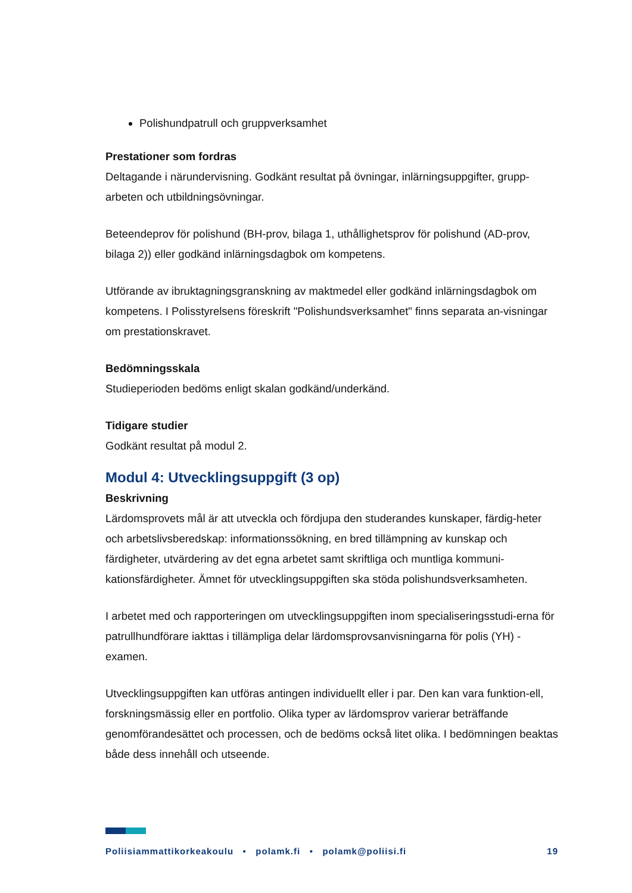Polishundpatrull och gruppverksamhet
Prestationer som fordras
Deltagande i närundervisning. Godkänt resultat på övningar, inlärningsuppgifter, grupp-arbeten och utbildningsövningar.
Beteendeprov för polishund (BH-prov, bilaga 1, uthållighetsprov för polishund (AD-prov, bilaga 2)) eller godkänd inlärningsdagbok om kompetens.
Utförande av ibruktagningsgranskning av maktmedel eller godkänd inlärningsdagbok om kompetens. I Polisstyrelsens föreskrift "Polishundsverksamhet" finns separata an-visningar om prestationskravet.
Bedömningsskala
Studieperioden bedöms enligt skalan godkänd/underkänd.
Tidigare studier
Godkänt resultat på modul 2.
Modul 4: Utvecklingsuppgift (3 op)
Beskrivning
Lärdomsprovets mål är att utveckla och fördjupa den studerandes kunskaper, färdig-heter och arbetslivsberedskap: informationssökning, en bred tillämpning av kunskap och färdigheter, utvärdering av det egna arbetet samt skriftliga och muntliga kommuni-kationsfärdigheter. Ämnet för utvecklingsuppgiften ska stöda polishundsverksamheten.
I arbetet med och rapporteringen om utvecklingsuppgiften inom specialiseringsstudi-erna för patrullhundförare iakttas i tillämpliga delar lärdomsprovsanvisningarna för polis (YH) -examen.
Utvecklingsuppgiften kan utföras antingen individuellt eller i par. Den kan vara funktion-ell, forskningsmässig eller en portfolio. Olika typer av lärdomsprov varierar beträffande genomförandesättet och processen, och de bedöms också litet olika. I bedömningen beaktas både dess innehåll och utseende.
Poliisiammattikorkeakoulu • polamk.fi • polamk@poliisi.fi 19